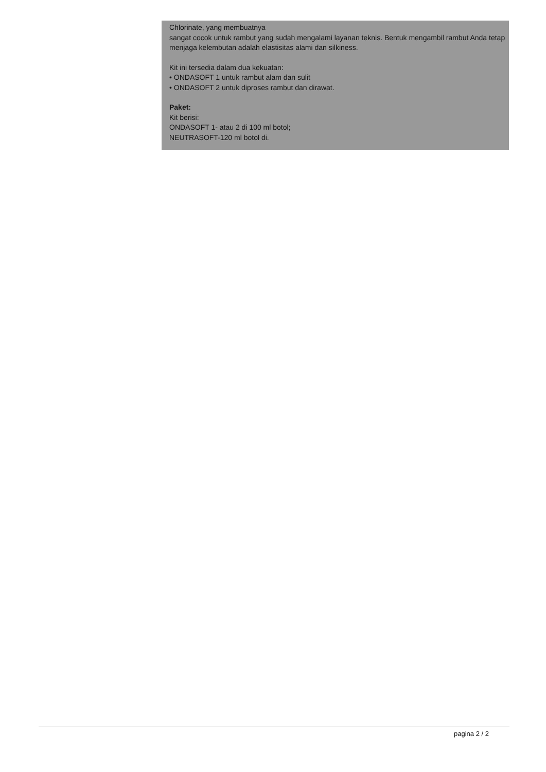Chlorinate, yang membuatnya
sangat cocok untuk rambut yang sudah mengalami layanan teknis. Bentuk mengambil rambut Anda tetap menjaga kelembutan adalah elastisitas alami dan silkiness.
Kit ini tersedia dalam dua kekuatan:
• ONDASOFT 1 untuk rambut alam dan sulit
• ONDASOFT 2 untuk diproses rambut dan dirawat.
Paket:
Kit berisi:
ONDASOFT 1- atau 2 di 100 ml botol;
NEUTRASOFT-120 ml botol di.
pagina 2 / 2